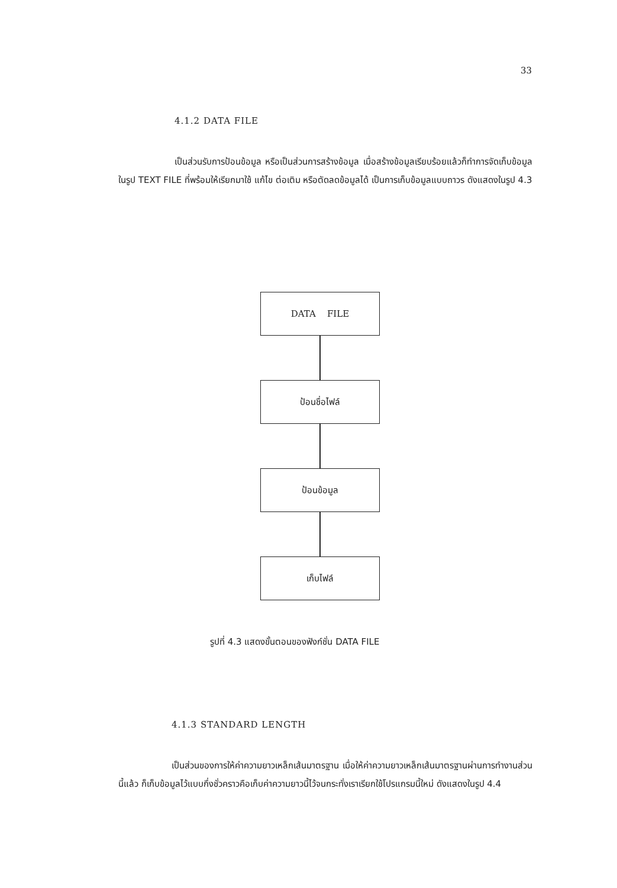33
4.1.2 DATA FILE
เป็นส่วนรับการป้อนข้อมูล หรือเป็นส่วนการสร้างข้อมูล เมื่อสร้างข้อมูลเรียบร้อยแล้วก็ทำการจัดเก็บข้อมูลในรูป TEXT FILE ที่พร้อมให้เรียกมาใช้ แก้ไข ต่อเติม หรือตัดลดข้อมูลได้ เป็นการเก็บข้อมูลแบบถาวร ดังแสดงในรูป 4.3
DATA FILE
ป้อนชื่อไฟล์
ป้อนข้อมูล
เก็บไฟล์
รูปที่ 4.3 แสดงขั้นตอนของฟังก์ชั่น DATA FILE
4.1.3 STANDARD LENGTH
เป็นส่วนของการให้ค่าความยาวเหล็กเส้นมาตรฐาน เมื่อให้ค่าความยาวเหล็กเส้นมาตรฐานผ่านการทำงานส่วนนี้แล้ว ก็เก็บข้อมูลไว้แบบกึ่งชั่วคราวคือเก็บค่าความยาวนี้ไว้จนกระทั่งเราเรียกใช้โปรแกรมนี้ใหม่ ดังแสดงในรูป 4.4